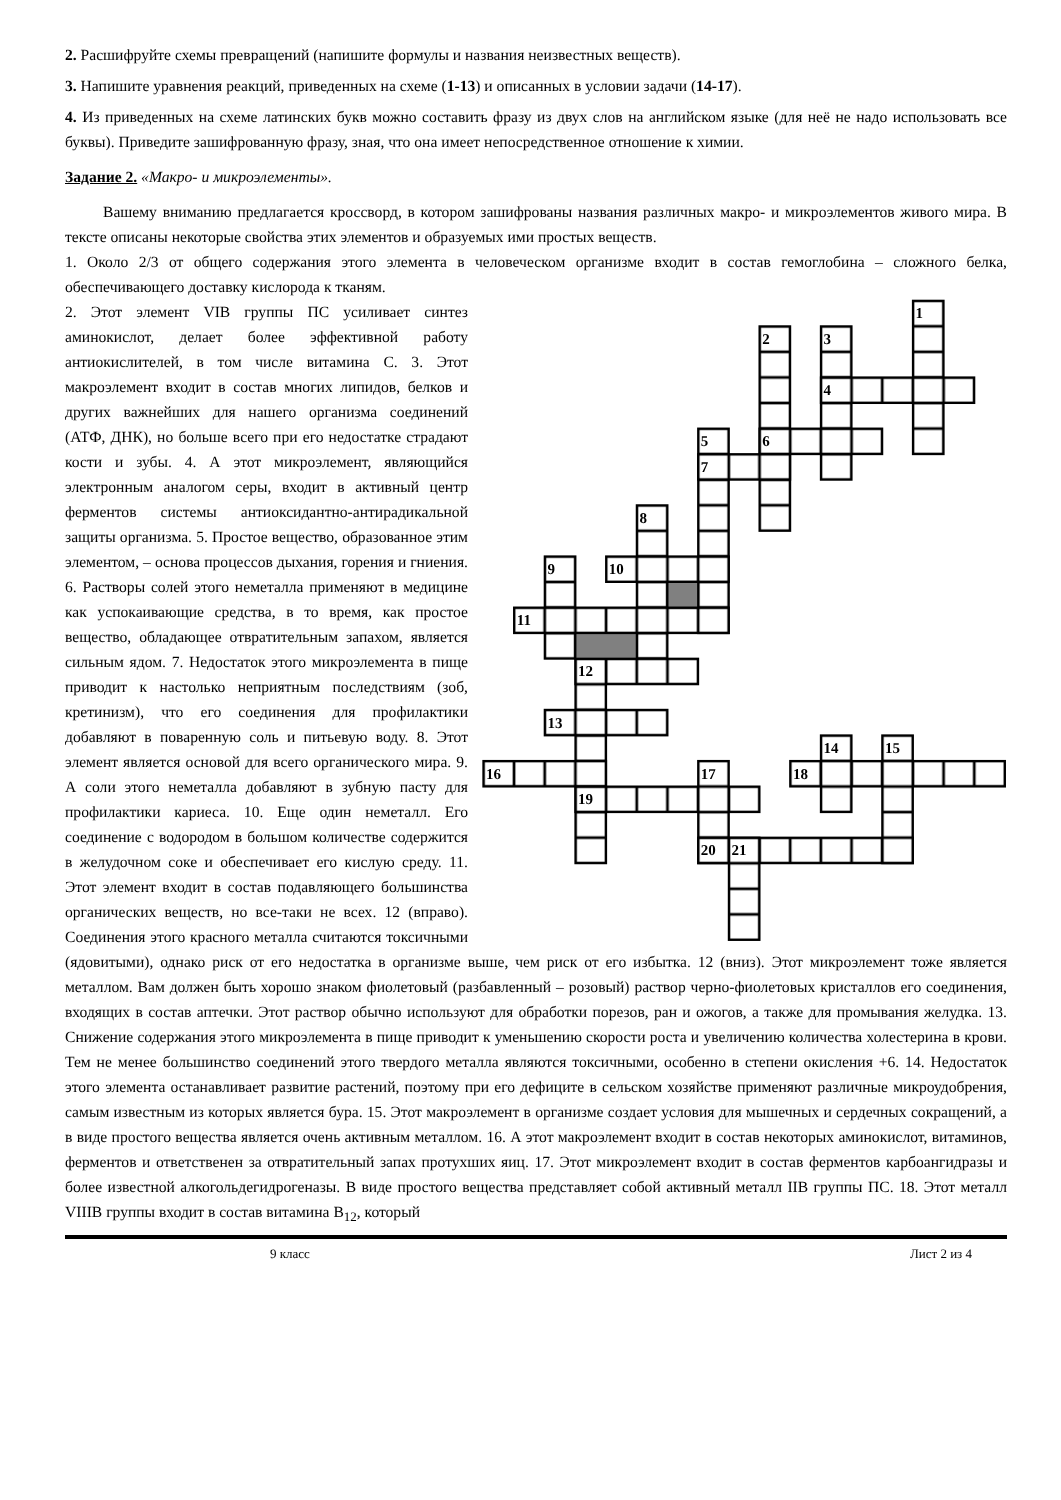2. Расшифруйте схемы превращений (напишите формулы и названия неизвестных веществ).
3. Напишите уравнения реакций, приведенных на схеме (1-13) и описанных в условии задачи (14-17).
4. Из приведенных на схеме латинских букв можно составить фразу из двух слов на английском языке (для неё не надо использовать все буквы). Приведите зашифрованную фразу, зная, что она имеет непосредственное отношение к химии.
Задание 2. «Макро- и микроэлементы».
Вашему вниманию предлагается кроссворд, в котором зашифрованы названия различных макро- и микроэлементов живого мира. В тексте описаны некоторые свойства этих элементов и образуемых ими простых веществ.
1. Около 2/3 от общего содержания этого элемента в человеческом организме входит в состав гемоглобина – сложного белка, обеспечивающего доставку кислорода к тканям.
1
2
3
4
5
6
7
8
9
10
11
12
13
14
15
16
17
18
19
20
21
2. Этот элемент VIB группы ПС усиливает синтез аминокислот, делает более эффективной работу антиокислителей, в том числе витамина С. 3. Этот макроэлемент входит в состав многих липидов, белков и других важнейших для нашего организма соединений (АТФ, ДНК), но больше всего при его недостатке страдают кости и зубы. 4. А этот микроэлемент, являющийся электронным аналогом серы, входит в активный центр ферментов системы антиоксидантно-антирадикальной защиты организма. 5. Простое вещество, образованное этим элементом, – основа процессов дыхания, горения и гниения. 6. Растворы солей этого неметалла применяют в медицине как успокаивающие средства, в то время, как простое вещество, обладающее отвратительным запахом, является сильным ядом. 7. Недостаток этого микроэлемента в пище приводит к настолько неприятным последствиям (зоб, кретинизм), что его соединения для профилактики добавляют в поваренную соль и питьевую воду. 8. Этот элемент является основой для всего органического мира. 9. А соли этого неметалла добавляют в зубную пасту для профилактики кариеса. 10. Еще один неметалл. Его соединение с водородом в большом количестве содержится в желудочном соке и обеспечивает его кислую среду. 11. Этот элемент входит в состав подавляющего большинства органических веществ, но все-таки не всех. 12 (вправо). Соединения этого красного металла считаются токсичными (ядовитыми), однако риск от его недостатка в организме выше, чем риск от его избытка. 12 (вниз). Этот микроэлемент тоже является металлом. Вам должен быть хорошо знаком фиолетовый (разбавленный – розовый) раствор черно-фиолетовых кристаллов его соединения, входящих в состав аптечки. Этот раствор обычно используют для обработки порезов, ран и ожогов, а также для промывания желудка. 13. Снижение содержания этого микроэлемента в пище приводит к уменьшению скорости роста и увеличению количества холестерина в крови. Тем не менее большинство соединений этого твердого металла являются токсичными, особенно в степени окисления +6. 14. Недостаток этого элемента останавливает развитие растений, поэтому при его дефиците в сельском хозяйстве применяют различные микроудобрения, самым известным из которых является бура. 15. Этот макроэлемент в организме создает условия для мышечных и сердечных сокращений, а в виде простого вещества является очень активным металлом. 16. А этот макроэлемент входит в состав некоторых аминокислот, витаминов, ферментов и ответственен за отвратительный запах протухших яиц. 17. Этот микроэлемент входит в состав ферментов карбоангидразы и более известной алкогольдегидрогеназы. В виде простого вещества представляет собой активный металл IIB группы ПС. 18. Этот металл VIIIB группы входит в состав витамина B<sub>12</sub>, который
9 класс Лист 2 из 4